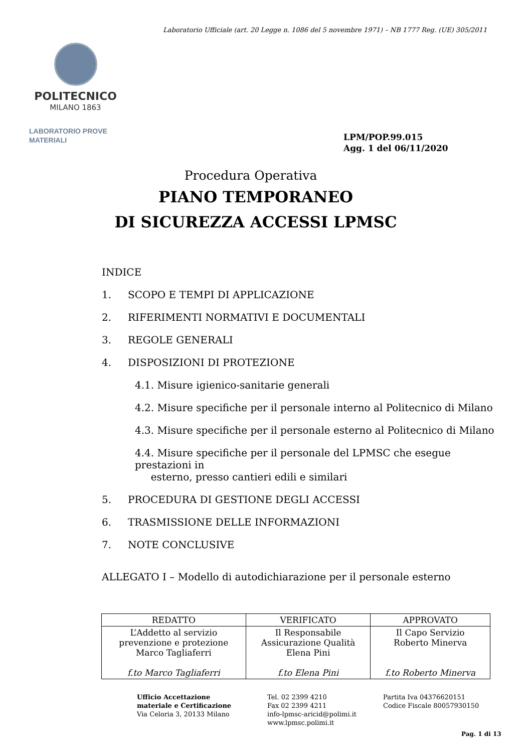Laboratorio Ufficiale (art. 20 Legge n. 1086 del 5 novembre 1971) – NB 1777 Reg. (UE) 305/2011
POLITECNICO
MILANO 1863
LABORATORIO PROVE
MATERIALI
LPM/POP.99.015
Agg. 1 del 06/11/2020
Procedura Operativa
PIANO TEMPORANEO
DI SICUREZZA ACCESSI LPMSC
INDICE
1. SCOPO E TEMPI DI APPLICAZIONE
2. RIFERIMENTI NORMATIVI E DOCUMENTALI
3. REGOLE GENERALI
4. DISPOSIZIONI DI PROTEZIONE
4.1. Misure igienico-sanitarie generali
4.2. Misure specifiche per il personale interno al Politecnico di Milano
4.3. Misure specifiche per il personale esterno al Politecnico di Milano
4.4. Misure specifiche per il personale del LPMSC che esegue prestazioni in
esterno, presso cantieri edili e similari
5. PROCEDURA DI GESTIONE DEGLI ACCESSI
6. TRASMISSIONE DELLE INFORMAZIONI
7. NOTE CONCLUSIVE
ALLEGATO I – Modello di autodichiarazione per il personale esterno
| REDATTO | VERIFICATO | APPROVATO |
| --- | --- | --- |
| L’Addetto al servizio prevenzione e protezione Marco Tagliaferri f.to Marco Tagliaferri | Il Responsabile Assicurazione Qualità Elena Pini f.to Elena Pini | Il Capo Servizio Roberto Minerva f.to Roberto Minerva |
Ufficio Accettazione
materiale e Certificazione
Via Celoria 3, 20133 Milano
Tel. 02 2399 4210
Fax 02 2399 4211
info-lpmsc-aricid@polimi.it
www.lpmsc.polimi.it
Partita Iva 04376620151
Codice Fiscale 80057930150
Pag. 1 di 13